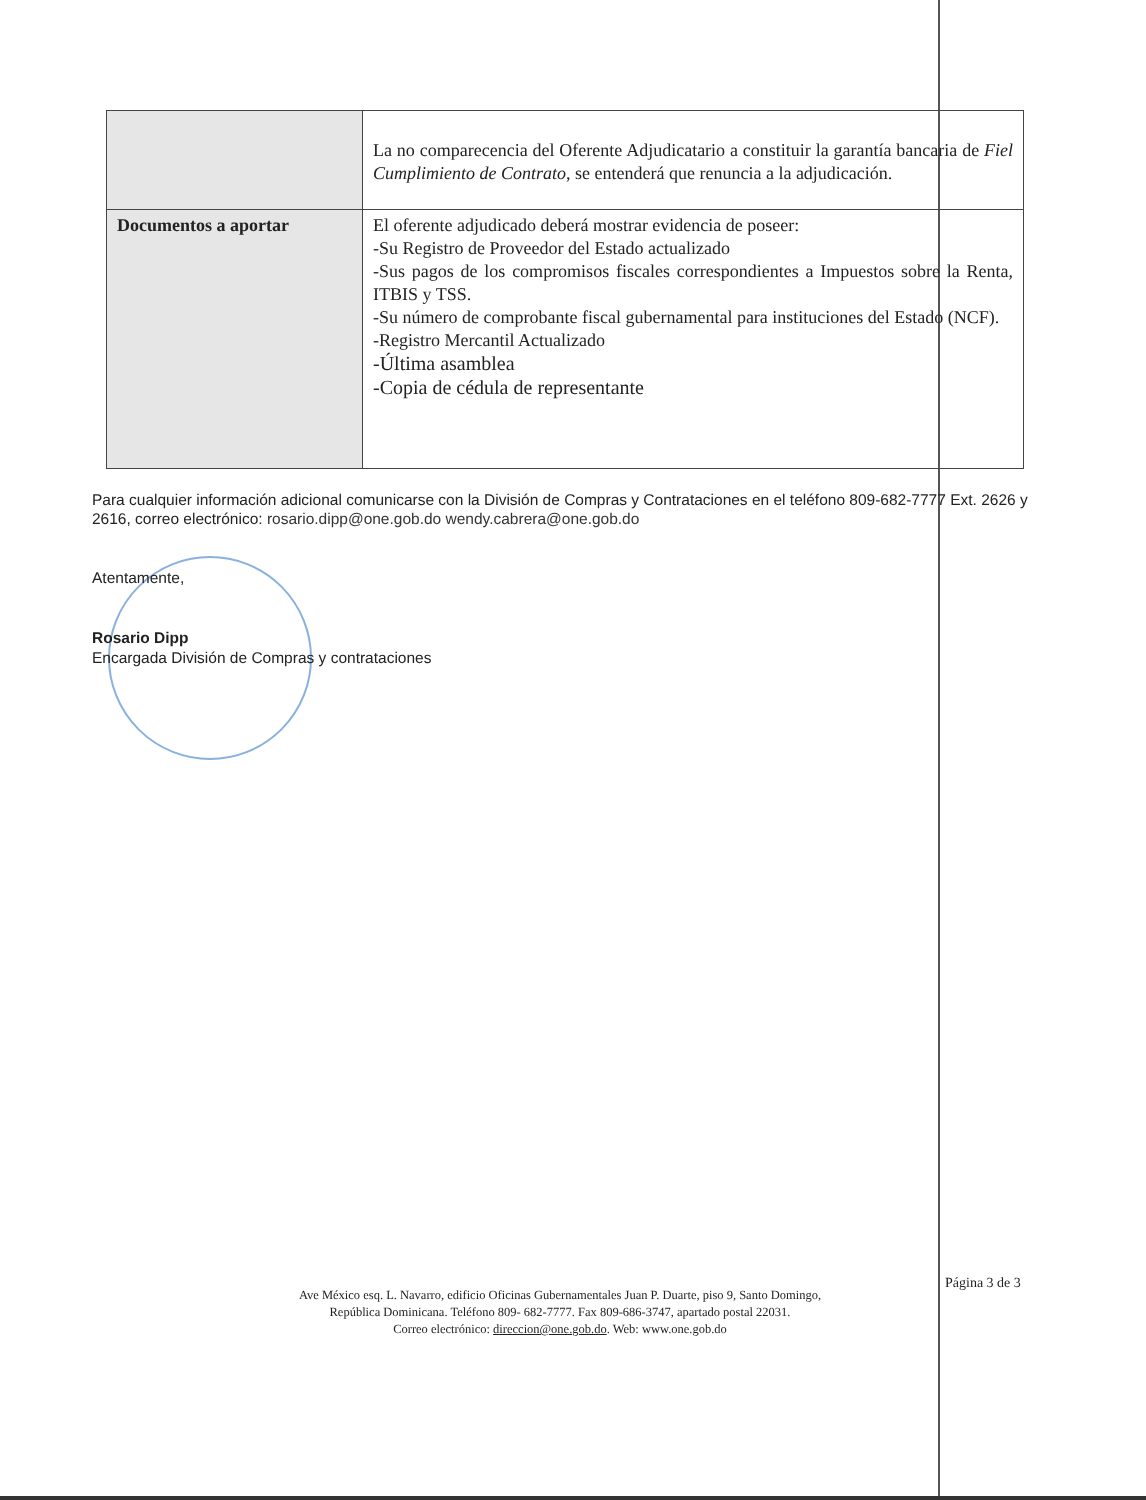| | La no comparecencia del Oferente Adjudicatario a constituir la garantía bancaria de Fiel Cumplimiento de Contrato , se entenderá que renuncia a la adjudicación. |
| Documentos a aportar | El oferente adjudicado deberá mostrar evidencia de poseer: -Su Registro de Proveedor del Estado actualizado -Sus pagos de los compromisos fiscales correspondientes a Impuestos sobre la Renta, ITBIS y TSS. -Su número de comprobante fiscal gubernamental para instituciones del Estado (NCF). -Registro Mercantil Actualizado -Última asamblea -Copia de cédula de representante |
Para cualquier información adicional comunicarse con la División de Compras y Contrataciones en el teléfono 809-682-7777 Ext. 2626 y 2616, correo electrónico: rosario.dipp@one.gob.do wendy.cabrera@one.gob.do
Atentamente,
Rosario Dipp
Encargada División de Compras y contrataciones
Página 3 de 3
Ave México esq. L. Navarro, edificio Oficinas Gubernamentales Juan P. Duarte, piso 9, Santo Domingo,
República Dominicana. Teléfono 809- 682-7777. Fax 809-686-3747, apartado postal 22031.
Correo electrónico: direccion@one.gob.do. Web: www.one.gob.do